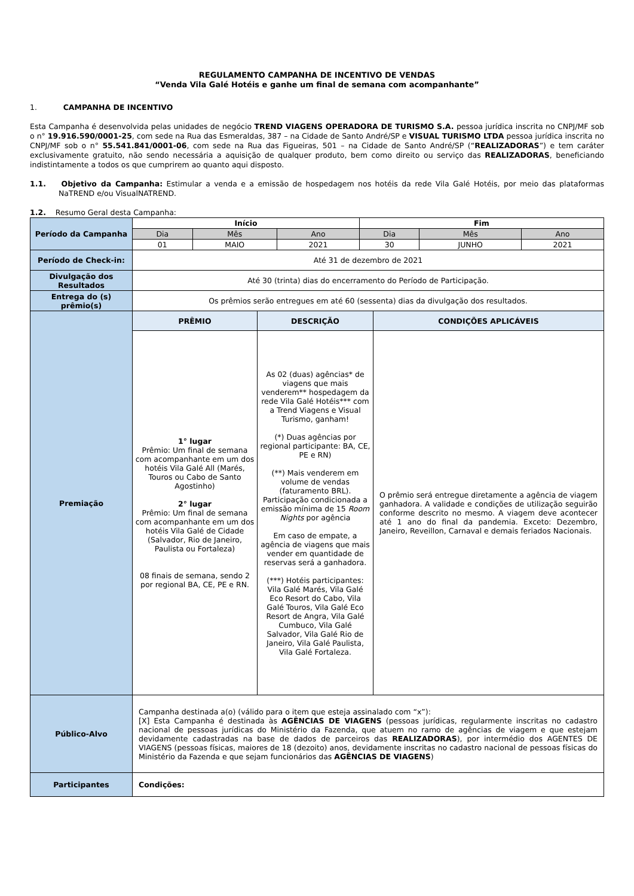REGULAMENTO CAMPANHA DE INCENTIVO DE VENDAS
“Venda Vila Galé Hotéis e ganhe um final de semana com acompanhante”
1. CAMPANHA DE INCENTIVO
Esta Campanha é desenvolvida pelas unidades de negócio TREND VIAGENS OPERADORA DE TURISMO S.A. pessoa jurídica inscrita no CNPJ/MF sob o n° 19.916.590/0001-25, com sede na Rua das Esmeraldas, 387 – na Cidade de Santo André/SP e VISUAL TURISMO LTDA pessoa jurídica inscrita no CNPJ/MF sob o n° 55.541.841/0001-06, com sede na Rua das Figueiras, 501 – na Cidade de Santo André/SP (“REALIZADORAS”) e tem caráter exclusivamente gratuito, não sendo necessária a aquisição de qualquer produto, bem como direito ou serviço das REALIZADORAS, beneficiando indistintamente a todos os que cumprirem ao quanto aqui disposto.
1.1. Objetivo da Campanha: Estimular a venda e a emissão de hospedagem nos hotéis da rede Vila Galé Hotéis, por meio das plataformas NaTREND e/ou VisualNATREND.
1.2. Resumo Geral desta Campanha:
| Período da Campanha | Início | | | Fim | | |
| | Dia | Mês | Ano | Dia | Mês | Ano |
| | 01 | MAIO | 2021 | 30 | JUNHO | 2021 |
| Período de Check-in: | Até 31 de dezembro de 2021 | | | | | |
| Divulgação dos Resultados | Até 30 (trinta) dias do encerramento do Período de Participação. | | | | | |
| Entrega do (s) prêmio(s) | Os prêmios serão entregues em até 60 (sessenta) dias da divulgação dos resultados. | | | | | |
| Premiação | PRÊMIO | DESCRIÇÃO | CONDIÇÕES APLICÁVEIS |
| | 1° lugar Prêmio: Um final de semana com acompanhante em um dos hotéis Vila Galé All (Marés, Touros ou Cabo de Santo Agostinho) 2° lugar Prêmio: Um final de semana com acompanhante em um dos hotéis Vila Galé de Cidade (Salvador, Rio de Janeiro, Paulista ou Fortaleza) 08 finais de semana, sendo 2 por regional BA, CE, PE e RN. | As 02 (duas) agências* de viagens que mais venderem** hospedagem da rede Vila Galé Hotéis*** com a Trend Viagens e Visual Turismo, ganham! (*) Duas agências por regional participante: BA, CE, PE e RN) (**) Mais venderem em volume de vendas (faturamento BRL). Participação condicionada a emissão mínima de 15 Room Nights por agência Em caso de empate, a agência de viagens que mais vender em quantidade de reservas será a ganhadora. (***) Hotéis participantes: Vila Galé Marés, Vila Galé Eco Resort do Cabo, Vila Galé Touros, Vila Galé Eco Resort de Angra, Vila Galé Cumbuco, Vila Galé Salvador, Vila Galé Rio de Janeiro, Vila Galé Paulista, Vila Galé Fortaleza. | O prêmio será entregue diretamente a agência de viagem ganhadora. A validade e condições de utilização seguirão conforme descrito no mesmo. A viagem deve acontecer até 1 ano do final da pandemia. Exceto: Dezembro, Janeiro, Reveillon, Carnaval e demais feriados Nacionais. |
| Público-Alvo | Campanha destinada a(o) (válido para o item que esteja assinalado com “x”): [X] Esta Campanha é destinada às AGÊNCIAS DE VIAGENS (pessoas jurídicas, regularmente inscritas no cadastro nacional de pessoas jurídicas do Ministério da Fazenda, que atuem no ramo de agências de viagem e que estejam devidamente cadastradas na base de dados de parceiros das REALIZADORAS ), por intermédio dos AGENTES DE VIAGENS (pessoas físicas, maiores de 18 (dezoito) anos, devidamente inscritas no cadastro nacional de pessoas físicas do Ministério da Fazenda e que sejam funcionários das AGÊNCIAS DE VIAGENS ) |
| Participantes | Condições: |